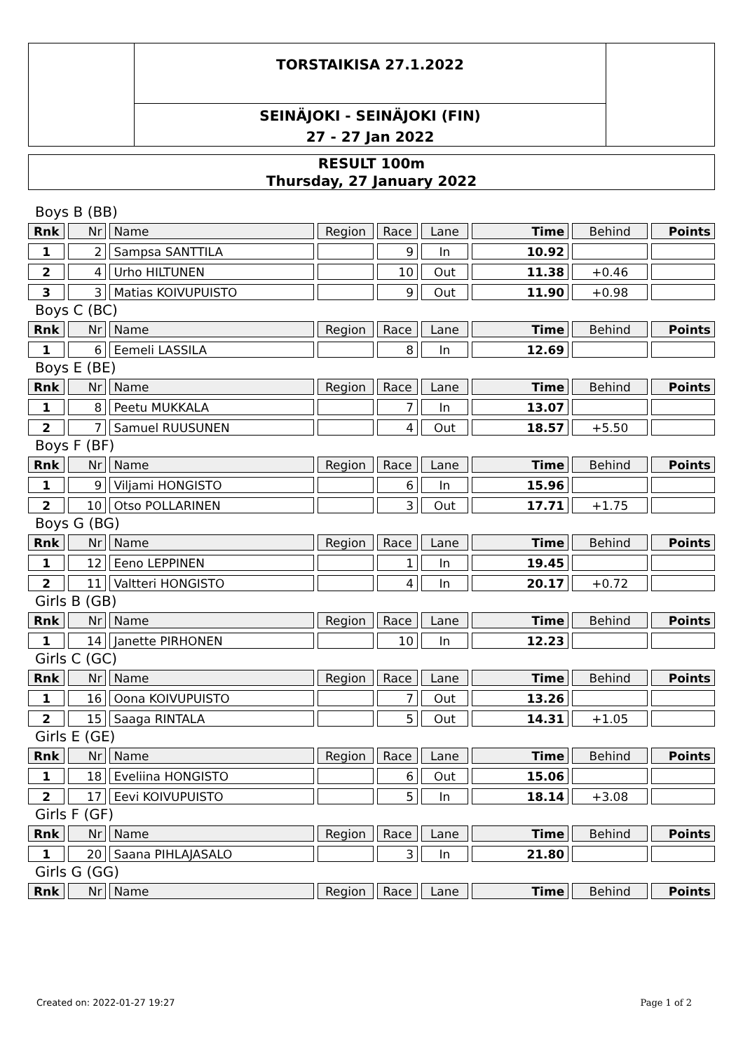TORSTAIKISA 27.1.2022
SEINÄJOKI - SEINÄJOKI (FIN)
27 - 27 Jan 2022
RESULT 100m
Thursday, 27 January 2022
Boys B (BB)
| Rnk | Nr | Name | Region | Race | Lane | Time | Behind | Points |
| --- | --- | --- | --- | --- | --- | --- | --- | --- |
| 1 | 2 | Sampsa SANTTILA | | 9 | In | 10.92 | | |
| 2 | 4 | Urho HILTUNEN | | 10 | Out | 11.38 | +0.46 | |
| 3 | 3 | Matias KOIVUPUISTO | | 9 | Out | 11.90 | +0.98 | |
Boys C (BC)
| Rnk | Nr | Name | Region | Race | Lane | Time | Behind | Points |
| --- | --- | --- | --- | --- | --- | --- | --- | --- |
| 1 | 6 | Eemeli LASSILA | | 8 | In | 12.69 | | |
Boys E (BE)
| Rnk | Nr | Name | Region | Race | Lane | Time | Behind | Points |
| --- | --- | --- | --- | --- | --- | --- | --- | --- |
| 1 | 8 | Peetu MUKKALA | | 7 | In | 13.07 | | |
| 2 | 7 | Samuel RUUSUNEN | | 4 | Out | 18.57 | +5.50 | |
Boys F (BF)
| Rnk | Nr | Name | Region | Race | Lane | Time | Behind | Points |
| --- | --- | --- | --- | --- | --- | --- | --- | --- |
| 1 | 9 | Viljami HONGISTO | | 6 | In | 15.96 | | |
| 2 | 10 | Otso POLLARINEN | | 3 | Out | 17.71 | +1.75 | |
Boys G (BG)
| Rnk | Nr | Name | Region | Race | Lane | Time | Behind | Points |
| --- | --- | --- | --- | --- | --- | --- | --- | --- |
| 1 | 12 | Eeno LEPPINEN | | 1 | In | 19.45 | | |
| 2 | 11 | Valtteri HONGISTO | | 4 | In | 20.17 | +0.72 | |
Girls B (GB)
| Rnk | Nr | Name | Region | Race | Lane | Time | Behind | Points |
| --- | --- | --- | --- | --- | --- | --- | --- | --- |
| 1 | 14 | Janette PIRHONEN | | 10 | In | 12.23 | | |
Girls C (GC)
| Rnk | Nr | Name | Region | Race | Lane | Time | Behind | Points |
| --- | --- | --- | --- | --- | --- | --- | --- | --- |
| 1 | 16 | Oona KOIVUPUISTO | | 7 | Out | 13.26 | | |
| 2 | 15 | Saaga RINTALA | | 5 | Out | 14.31 | +1.05 | |
Girls E (GE)
| Rnk | Nr | Name | Region | Race | Lane | Time | Behind | Points |
| --- | --- | --- | --- | --- | --- | --- | --- | --- |
| 1 | 18 | Eveliina HONGISTO | | 6 | Out | 15.06 | | |
| 2 | 17 | Eevi KOIVUPUISTO | | 5 | In | 18.14 | +3.08 | |
Girls F (GF)
| Rnk | Nr | Name | Region | Race | Lane | Time | Behind | Points |
| --- | --- | --- | --- | --- | --- | --- | --- | --- |
| 1 | 20 | Saana PIHLAJASALO | | 3 | In | 21.80 | | |
Girls G (GG)
| Rnk | Nr | Name | Region | Race | Lane | Time | Behind | Points |
| --- | --- | --- | --- | --- | --- | --- | --- | --- |
Created on: 2022-01-27 19:27 Page 1 of 2